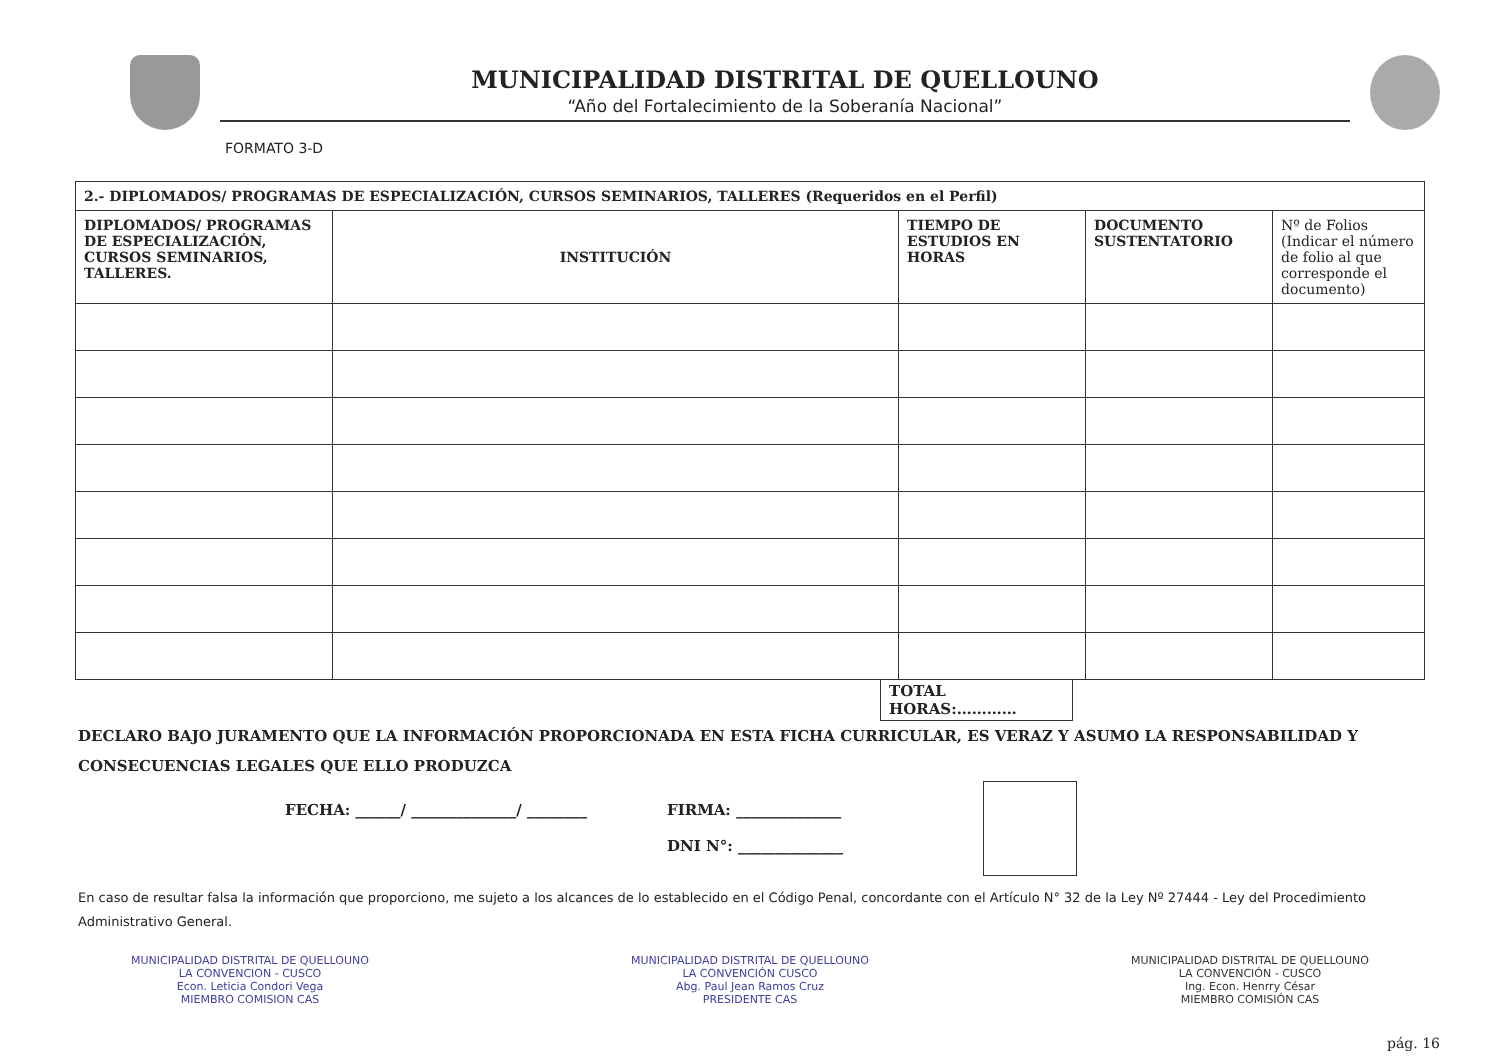MUNICIPALIDAD DISTRITAL DE QUELLOUNO
“Año del Fortalecimiento de la Soberanía Nacional”
FORMATO 3-D
| 2.- DIPLOMADOS/ PROGRAMAS DE ESPECIALIZACIÓN, CURSOS SEMINARIOS, TALLERES (Requeridos en el Perfil) | | | | |
| --- | --- | --- | --- | --- |
| DIPLOMADOS/ PROGRAMAS DE ESPECIALIZACIÓN, CURSOS SEMINARIOS, TALLERES. | INSTITUCIÓN | TIEMPO DE ESTUDIOS EN HORAS | DOCUMENTO SUSTENTATORIO | Nº de Folios (Indicar el número de folio al que corresponde el documento) |
TOTAL
HORAS:…………
DECLARO BAJO JURAMENTO QUE LA INFORMACIÓN PROPORCIONADA EN ESTA FICHA CURRICULAR, ES VERAZ Y ASUMO LA RESPONSABILIDAD Y CONSECUENCIAS LEGALES QUE ELLO PRODUZCA
FECHA: ______/ ______________/ ________ FIRMA: ______________
DNI N°: ______________
En caso de resultar falsa la información que proporciono, me sujeto a los alcances de lo establecido en el Código Penal, concordante con el Artículo N° 32 de la Ley Nº 27444 - Ley del Procedimiento Administrativo General.
MUNICIPALIDAD DISTRITAL DE QUELLOUNO
LA CONVENCION - CUSCO
Econ. Leticia Condori Vega
MIEMBRO COMISION CAS
MUNICIPALIDAD DISTRITAL DE QUELLOUNO
LA CONVENCIÓN CUSCO
Abg. Paul Jean Ramos Cruz
PRESIDENTE CAS
MUNICIPALIDAD DISTRITAL DE QUELLOUNO
LA CONVENCIÓN - CUSCO
Ing. Econ. Henrry César
MIEMBRO COMISIÓN CAS
pág. 16